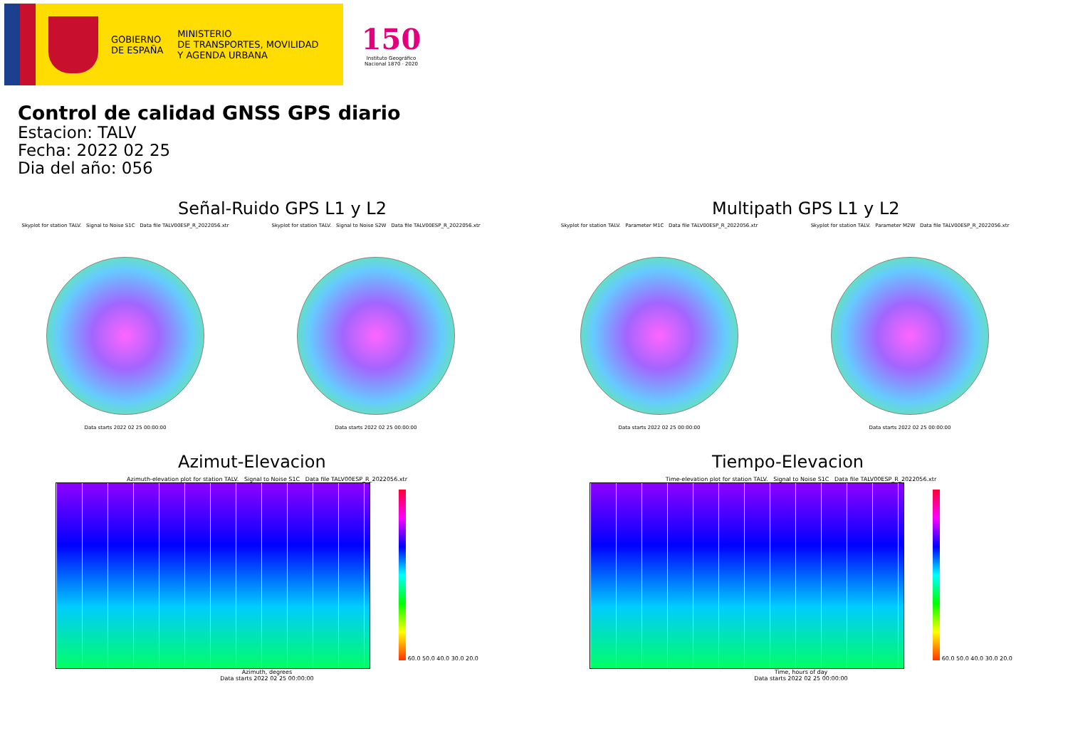GOBIERNO
DE ESPAÑA
MINISTERIO
DE TRANSPORTES, MOVILIDAD
Y AGENDA URBANA
150
Instituto Geográfico Nacional 1870 · 2020
Control de calidad GNSS GPS diario
Estacion: TALV
Fecha: 2022 02 25
Dia del año: 056
Señal-Ruido GPS L1 y L2
Skyplot for station TALV. Signal to Noise S1C Data file TALV00ESP_R_2022056.xtr
Data starts 2022 02 25 00:00:00
Skyplot for station TALV. Signal to Noise S2W Data file TALV00ESP_R_2022056.xtr
Data starts 2022 02 25 00:00:00
Multipath GPS L1 y L2
Skyplot for station TALV. Parameter M1C Data file TALV00ESP_R_2022056.xtr
Data starts 2022 02 25 00:00:00
Skyplot for station TALV. Parameter M2W Data file TALV00ESP_R_2022056.xtr
Data starts 2022 02 25 00:00:00
Azimut-Elevacion
Azimuth-elevation plot for station TALV. Signal to Noise S1C Data file TALV00ESP_R_2022056.xtr
60.0 50.0 40.0 30.0 20.0
Azimuth, degrees
Data starts 2022 02 25 00:00:00
Tiempo-Elevacion
Time-elevation plot for station TALV. Signal to Noise S1C Data file TALV00ESP_R_2022056.xtr
60.0 50.0 40.0 30.0 20.0
Time, hours of day
Data starts 2022 02 25 00:00:00